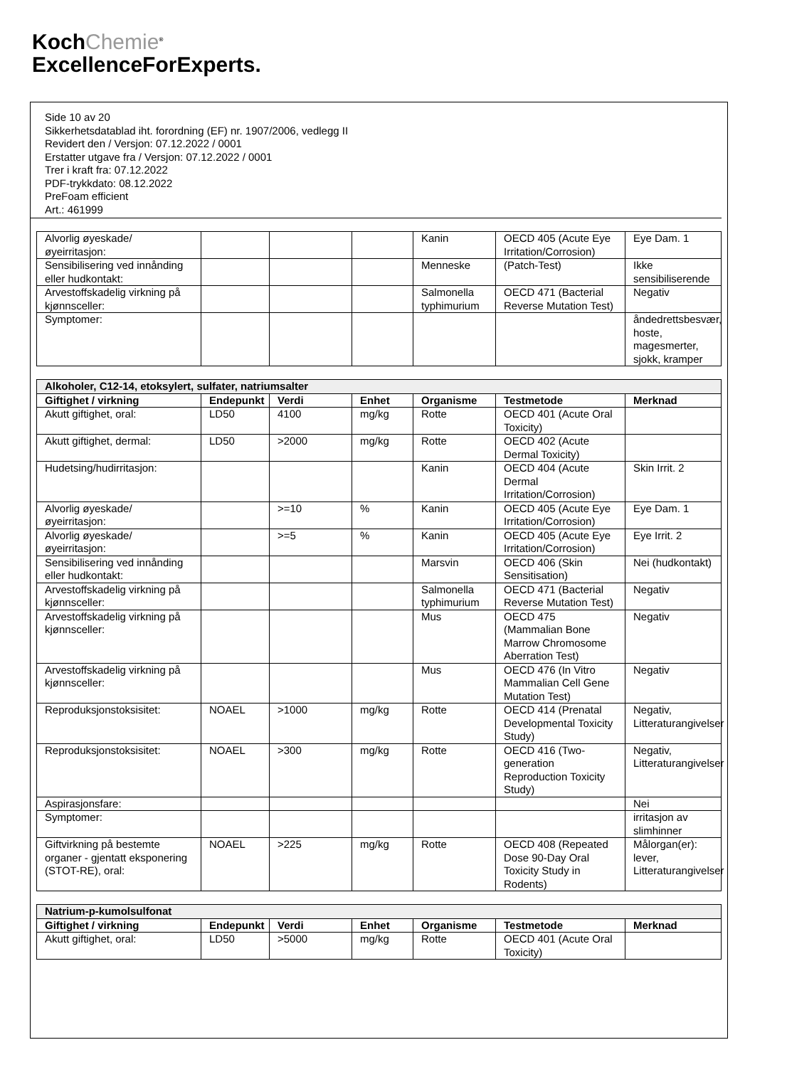KochChemie<sup>®</sup>
ExcellenceForExperts.
Side 10 av 20
Sikkerhetsdatablad iht. forordning (EF) nr. 1907/2006, vedlegg II
Revidert den / Versjon: 07.12.2022 / 0001
Erstatter utgave fra / Versjon: 07.12.2022 / 0001
Trer i kraft fra: 07.12.2022
PDF-trykkdato: 08.12.2022
PreFoam efficient
Art.: 461999
| Alvorlig øyeskade/øyeirritasjon: | | | | Kanin | OECD 405 (Acute Eye Irritation/Corrosion) | Eye Dam. 1 |
| Sensibilisering ved innånding eller hudkontakt: | | | | Menneske | (Patch-Test) | Ikke sensibiliserende |
| Arvestoffskadelig virkning på kjønnsceller: | | | | Salmonella typhimurium | OECD 471 (Bacterial Reverse Mutation Test) | Negativ |
| Symptomer: | | | | | | åndedrettsbesvær, hoste, magesmerter, sjokk, kramper |
| Alkoholer, C12-14, etoksylert, sulfater, natriumsalter | | | | | | |
| --- | --- | --- | --- | --- | --- | --- |
| Giftighet / virkning | Endepunkt | Verdi | Enhet | Organisme | Testmetode | Merknad |
| Akutt giftighet, oral: | LD50 | 4100 | mg/kg | Rotte | OECD 401 (Acute Oral Toxicity) | |
| Akutt giftighet, dermal: | LD50 | >2000 | mg/kg | Rotte | OECD 402 (Acute Dermal Toxicity) | |
| Hudetsing/hudirritasjon: | | | | Kanin | OECD 404 (Acute Dermal Irritation/Corrosion) | Skin Irrit. 2 |
| Alvorlig øyeskade/øyeirritasjon: | | >=10 | % | Kanin | OECD 405 (Acute Eye Irritation/Corrosion) | Eye Dam. 1 |
| Alvorlig øyeskade/øyeirritasjon: | | >=5 | % | Kanin | OECD 405 (Acute Eye Irritation/Corrosion) | Eye Irrit. 2 |
| Sensibilisering ved innånding eller hudkontakt: | | | | Marsvin | OECD 406 (Skin Sensitisation) | Nei (hudkontakt) |
| Arvestoffskadelig virkning på kjønnsceller: | | | | Salmonella typhimurium | OECD 471 (Bacterial Reverse Mutation Test) | Negativ |
| Arvestoffskadelig virkning på kjønnsceller: | | | | Mus | OECD 475 (Mammalian Bone Marrow Chromosome Aberration Test) | Negativ |
| Arvestoffskadelig virkning på kjønnsceller: | | | | Mus | OECD 476 (In Vitro Mammalian Cell Gene Mutation Test) | Negativ |
| Reproduksjonstoksisitet: | NOAEL | >1000 | mg/kg | Rotte | OECD 414 (Prenatal Developmental Toxicity Study) | Negativ, Litteraturangivelser |
| Reproduksjonstoksisitet: | NOAEL | >300 | mg/kg | Rotte | OECD 416 (Two-generation Reproduction Toxicity Study) | Negativ, Litteraturangivelser |
| Aspirasjonsfare: | | | | | | Nei |
| Symptomer: | | | | | | irritasjon av slimhinner |
| Giftvirkning på bestemte organer - gjentatt eksponering (STOT-RE), oral: | NOAEL | >225 | mg/kg | Rotte | OECD 408 (Repeated Dose 90-Day Oral Toxicity Study in Rodents) | Målorgan(er): lever, Litteraturangivelser |
| Natrium-p-kumolsulfonat | | | | | | |
| --- | --- | --- | --- | --- | --- | --- |
| Giftighet / virkning | Endepunkt | Verdi | Enhet | Organisme | Testmetode | Merknad |
| Akutt giftighet, oral: | LD50 | >5000 | mg/kg | Rotte | OECD 401 (Acute Oral Toxicity) | |